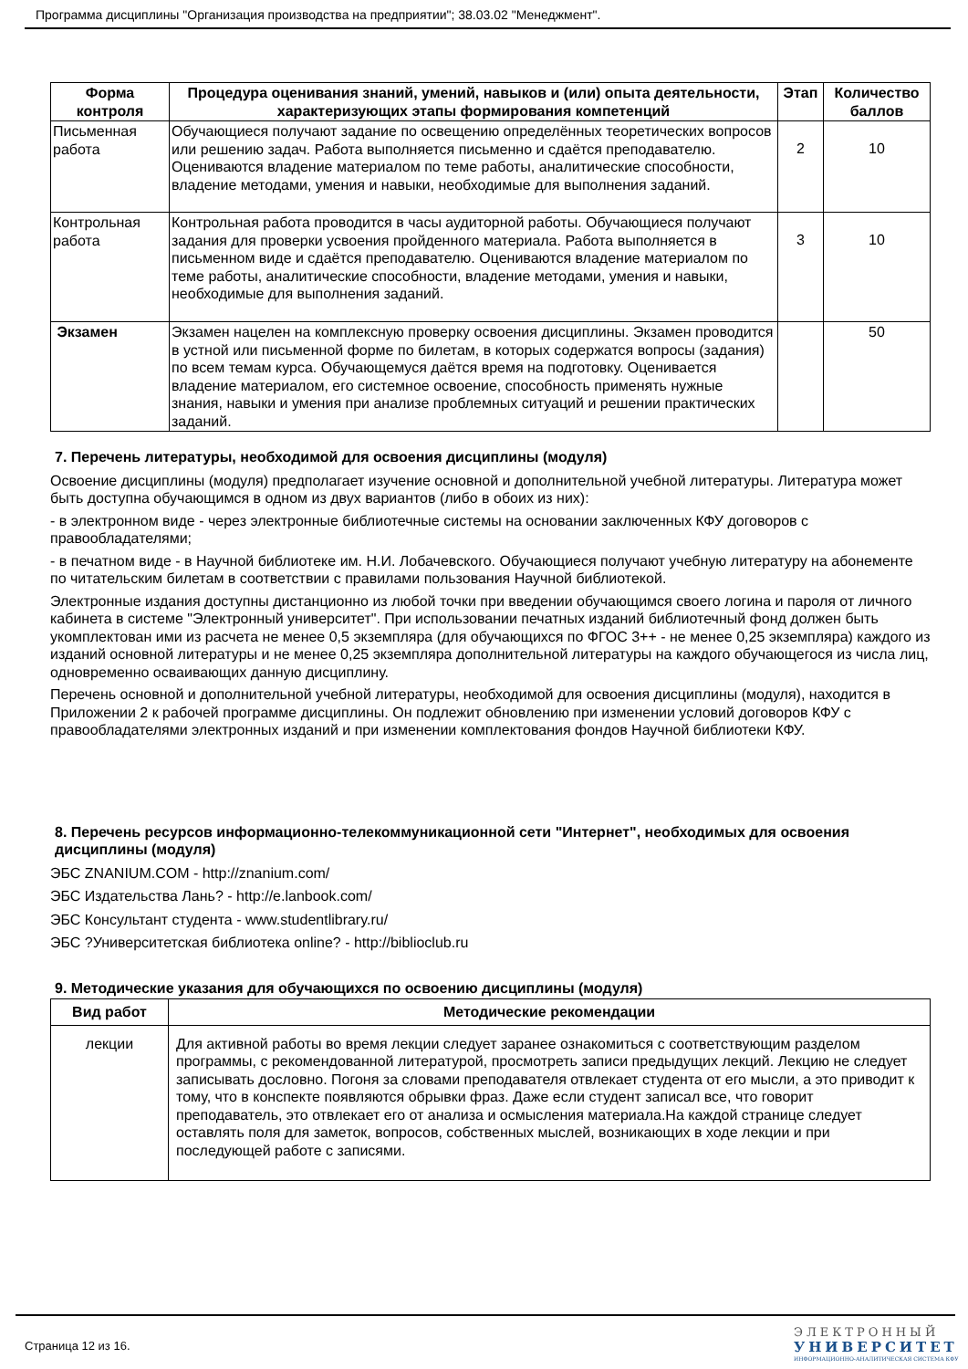Программа дисциплины "Организация производства на предприятии"; 38.03.02 "Менеджмент".
| Форма контроля | Процедура оценивания знаний, умений, навыков и (или) опыта деятельности, характеризующих этапы формирования компетенций | Этап | Количество баллов |
| --- | --- | --- | --- |
| Письменная работа | Обучающиеся получают задание по освещению определённых теоретических вопросов или решению задач. Работа выполняется письменно и сдаётся преподавателю. Оцениваются владение материалом по теме работы, аналитические способности, владение методами, умения и навыки, необходимые для выполнения заданий. | 2 | 10 |
| Контрольная работа | Контрольная работа проводится в часы аудиторной работы. Обучающиеся получают задания для проверки усвоения пройденного материала. Работа выполняется в письменном виде и сдаётся преподавателю. Оцениваются владение материалом по теме работы, аналитические способности, владение методами, умения и навыки, необходимые для выполнения заданий. | 3 | 10 |
| Экзамен | Экзамен нацелен на комплексную проверку освоения дисциплины. Экзамен проводится в устной или письменной форме по билетам, в которых содержатся вопросы (задания) по всем темам курса. Обучающемуся даётся время на подготовку. Оценивается владение материалом, его системное освоение, способность применять нужные знания, навыки и умения при анализе проблемных ситуаций и решении практических заданий. | | 50 |
7. Перечень литературы, необходимой для освоения дисциплины (модуля)
Освоение дисциплины (модуля) предполагает изучение основной и дополнительной учебной литературы. Литература может быть доступна обучающимся в одном из двух вариантов (либо в обоих из них):
- в электронном виде - через электронные библиотечные системы на основании заключенных КФУ договоров с правообладателями;
- в печатном виде - в Научной библиотеке им. Н.И. Лобачевского. Обучающиеся получают учебную литературу на абонементе по читательским билетам в соответствии с правилами пользования Научной библиотекой.
Электронные издания доступны дистанционно из любой точки при введении обучающимся своего логина и пароля от личного кабинета в системе "Электронный университет". При использовании печатных изданий библиотечный фонд должен быть укомплектован ими из расчета не менее 0,5 экземпляра (для обучающихся по ФГОС 3++ - не менее 0,25 экземпляра) каждого из изданий основной литературы и не менее 0,25 экземпляра дополнительной литературы на каждого обучающегося из числа лиц, одновременно осваивающих данную дисциплину.
Перечень основной и дополнительной учебной литературы, необходимой для освоения дисциплины (модуля), находится в Приложении 2 к рабочей программе дисциплины. Он подлежит обновлению при изменении условий договоров КФУ с правообладателями электронных изданий и при изменении комплектования фондов Научной библиотеки КФУ.
8. Перечень ресурсов информационно-телекоммуникационной сети "Интернет", необходимых для освоения дисциплины (модуля)
ЭБС ZNANIUM.COM - http://znanium.com/
ЭБС Издательства Лань? - http://e.lanbook.com/
ЭБС Консультант студента - www.studentlibrary.ru/
ЭБС ?Университетская библиотека online? - http://biblioclub.ru
9. Методические указания для обучающихся по освоению дисциплины (модуля)
| Вид работ | Методические рекомендации |
| --- | --- |
| лекции | Для активной работы во время лекции следует заранее ознакомиться с соответствующим разделом программы, с рекомендованной литературой, просмотреть записи предыдущих лекций. Лекцию не следует записывать дословно. Погоня за словами преподавателя отвлекает студента от его мысли, а это приводит к тому, что в конспекте появляются обрывки фраз. Даже если студент записал все, что говорит преподаватель, это отвлекает его от анализа и осмысления материала.На каждой странице следует оставлять поля для заметок, вопросов, собственных мыслей, возникающих в ходе лекции и при последующей работе с записями. |
Страница 12 из 16.
ЭЛЕКТРОННЫЙ
УНИВЕРСИТЕТ
ИНФОРМАЦИОННО-АНАЛИТИЧЕСКАЯ СИСТЕМА КФУ